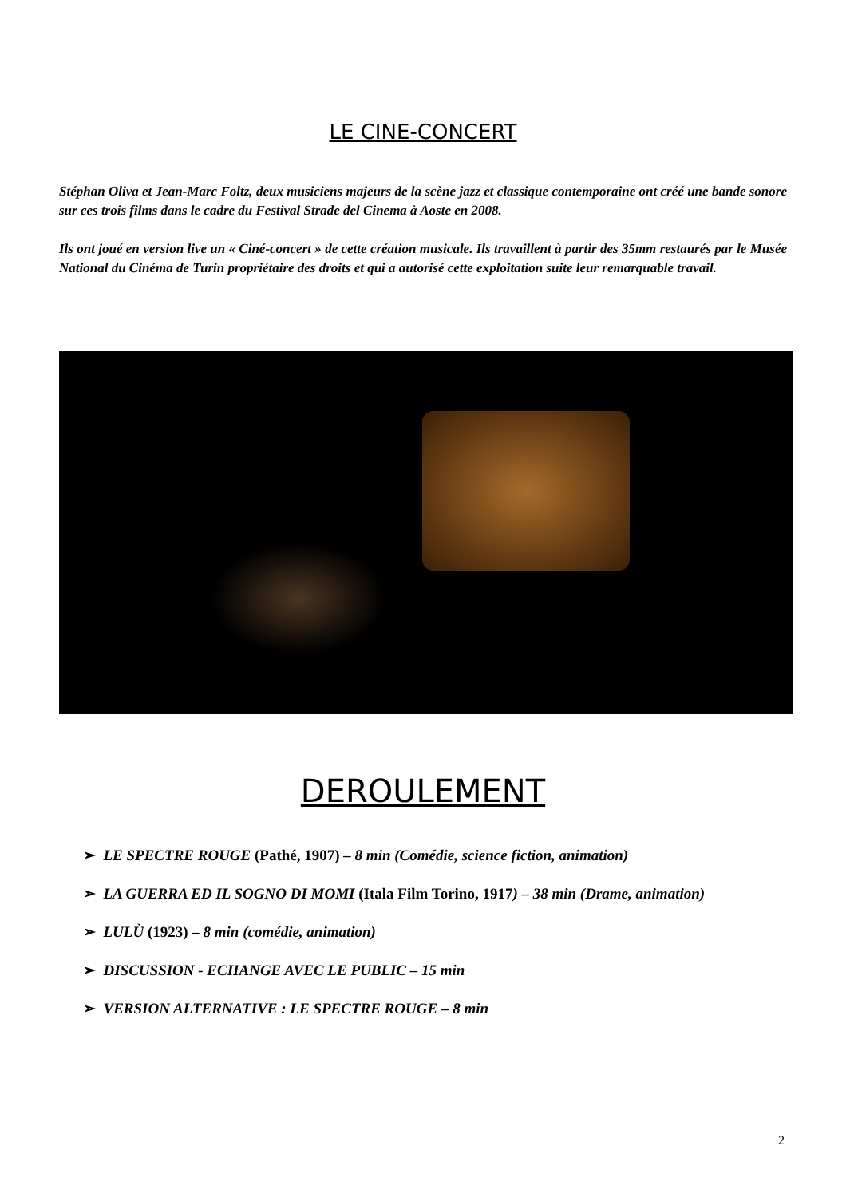LE CINE-CONCERT
Stéphan Oliva et Jean-Marc Foltz, deux musiciens majeurs de la scène jazz et classique contemporaine ont créé une bande sonore sur ces trois films dans le cadre du Festival Strade del Cinema à Aoste en 2008.
Ils ont joué en version live un « Ciné-concert » de cette création musicale. Ils travaillent à partir des 35mm restaurés par le Musée National du Cinéma de Turin propriétaire des droits et qui a autorisé cette exploitation suite leur remarquable travail.
DEROULEMENT
➢ LE SPECTRE ROUGE (Pathé, 1907) – 8 min (Comédie, science fiction, animation)
➢ LA GUERRA ED IL SOGNO DI MOMI (Itala Film Torino, 1917) – 38 min (Drame, animation)
➢ LULÙ (1923) – 8 min (comédie, animation)
➢ DISCUSSION - ECHANGE AVEC LE PUBLIC – 15 min
➢ VERSION ALTERNATIVE : LE SPECTRE ROUGE – 8 min
2